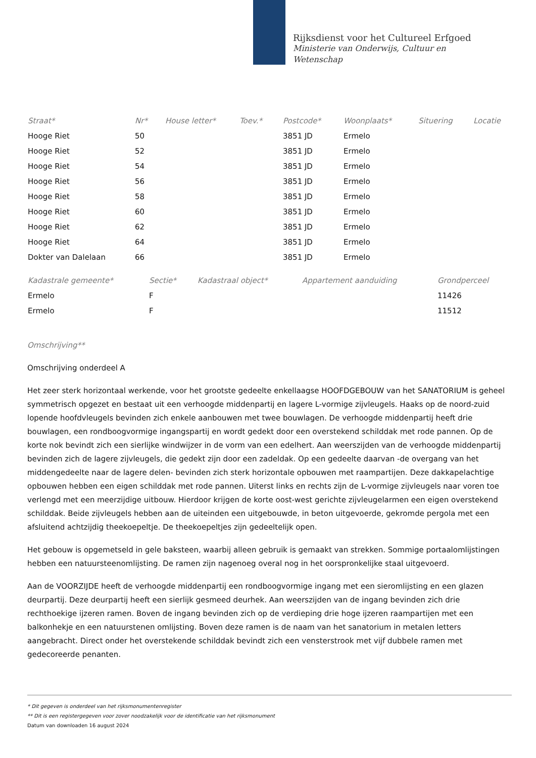Rijksdienst voor het Cultureel Erfgoed
Ministerie van Onderwijs, Cultuur en
Wetenschap
| Straat* | Nr* | House letter* | Toev.* | Postcode* | Woonplaats* | Situering | Locatie |
| --- | --- | --- | --- | --- | --- | --- | --- |
| Hooge Riet | 50 | | | 3851 JD | Ermelo | | |
| Hooge Riet | 52 | | | 3851 JD | Ermelo | | |
| Hooge Riet | 54 | | | 3851 JD | Ermelo | | |
| Hooge Riet | 56 | | | 3851 JD | Ermelo | | |
| Hooge Riet | 58 | | | 3851 JD | Ermelo | | |
| Hooge Riet | 60 | | | 3851 JD | Ermelo | | |
| Hooge Riet | 62 | | | 3851 JD | Ermelo | | |
| Hooge Riet | 64 | | | 3851 JD | Ermelo | | |
| Dokter van Dalelaan | 66 | | | 3851 JD | Ermelo | | |
| Kadastrale gemeente* | Sectie* | Kadastraal object* | Appartement aanduiding | Grondperceel |
| --- | --- | --- | --- | --- |
| Ermelo | F | | | 11426 |
| Ermelo | F | | | 11512 |
Omschrijving**
Omschrijving onderdeel A
Het zeer sterk horizontaal werkende, voor het grootste gedeelte enkellaagse HOOFDGEBOUW van het SANATORIUM is geheel symmetrisch opgezet en bestaat uit een verhoogde middenpartij en lagere L-vormige zijvleugels. Haaks op de noord-zuid lopende hoofdvleugels bevinden zich enkele aanbouwen met twee bouwlagen. De verhoogde middenpartij heeft drie bouwlagen, een rondboogvormige ingangspartij en wordt gedekt door een overstekend schilddak met rode pannen. Op de korte nok bevindt zich een sierlijke windwijzer in de vorm van een edelhert. Aan weerszijden van de verhoogde middenpartij bevinden zich de lagere zijvleugels, die gedekt zijn door een zadeldak. Op een gedeelte daarvan -de overgang van het middengedeelte naar de lagere delen- bevinden zich sterk horizontale opbouwen met raampartijen. Deze dakkapelachtige opbouwen hebben een eigen schilddak met rode pannen. Uiterst links en rechts zijn de L-vormige zijvleugels naar voren toe verlengd met een meerzijdige uitbouw. Hierdoor krijgen de korte oost-west gerichte zijvleugelarmen een eigen overstekend schilddak. Beide zijvleugels hebben aan de uiteinden een uitgebouwde, in beton uitgevoerde, gekromde pergola met een afsluitend achtzijdig theekoepeltje. De theekoepeltjes zijn gedeeltelijk open.
Het gebouw is opgemetseld in gele baksteen, waarbij alleen gebruik is gemaakt van strekken. Sommige portaalomlijstingen hebben een natuursteenomlijsting. De ramen zijn nagenoeg overal nog in het oorspronkelijke staal uitgevoerd.
Aan de VOORZIJDE heeft de verhoogde middenpartij een rondboogvormige ingang met een sieromlijsting en een glazen deurpartij. Deze deurpartij heeft een sierlijk gesmeed deurhek. Aan weerszijden van de ingang bevinden zich drie rechthoekige ijzeren ramen. Boven de ingang bevinden zich op de verdieping drie hoge ijzeren raampartijen met een balkonhekje en een natuurstenen omlijsting. Boven deze ramen is de naam van het sanatorium in metalen letters aangebracht. Direct onder het overstekende schilddak bevindt zich een vensterstrook met vijf dubbele ramen met gedecoreerde penanten.
* Dit gegeven is onderdeel van het rijksmonumentenregister
** Dit is een registergegeven voor zover noodzakelijk voor de identificatie van het rijksmonument
Datum van downloaden 16 august 2024